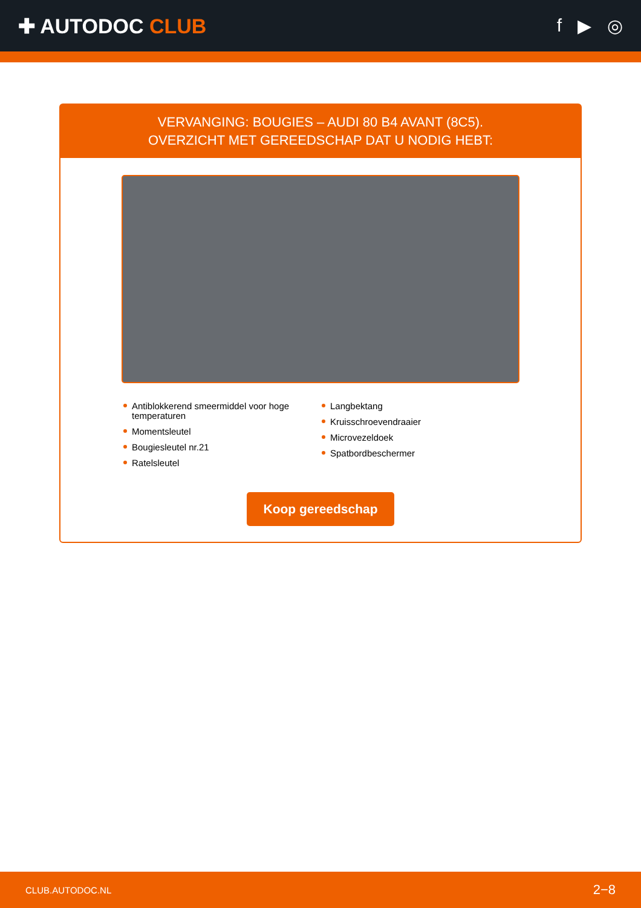✚ AUTODOC CLUB f ▶ ◎
VERVANGING: BOUGIES – AUDI 80 B4 AVANT (8C5).
OVERZICHT MET GEREEDSCHAP DAT U NODIG HEBT:
Antiblokkerend smeermiddel voor hoge temperaturen
Momentsleutel
Bougiesleutel nr.21
Ratelsleutel
Langbektang
Kruisschroevendraaier
Microvezeldoek
Spatbordbeschermer
Koop gereedschap
CLUB.AUTODOC.NL 2−8